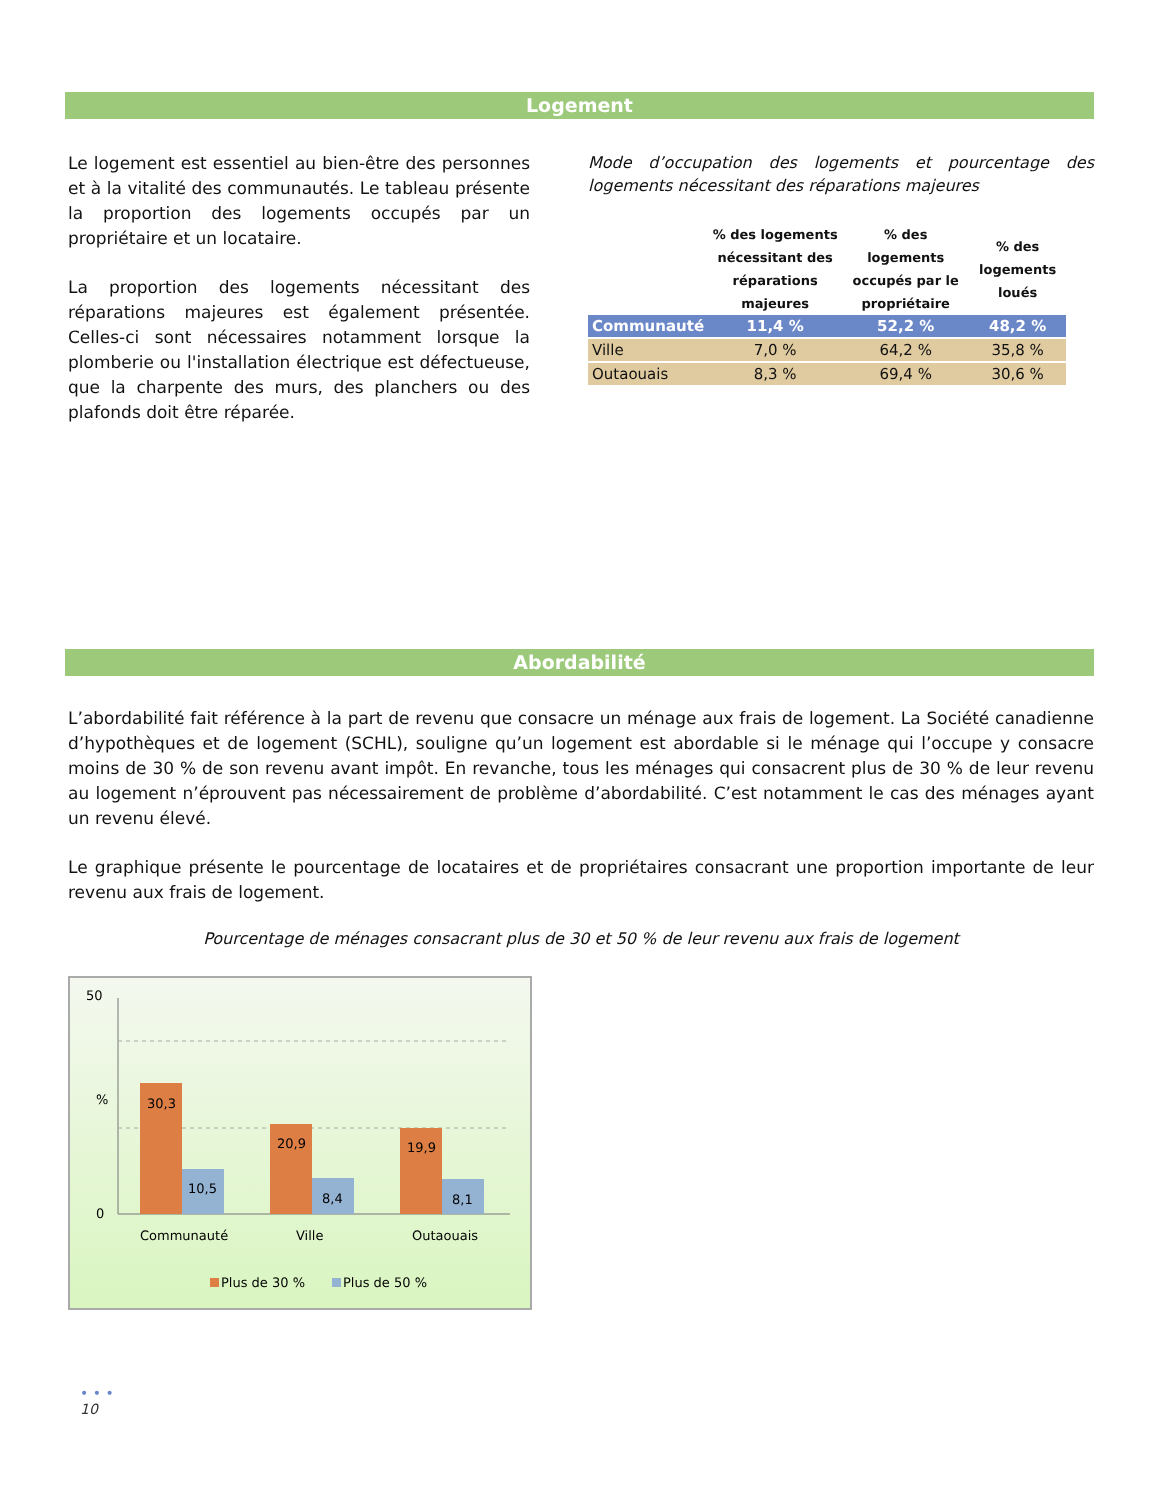Logement
Le logement est essentiel au bien-être des personnes et à la vitalité des communautés. Le tableau présente la proportion des logements occupés par un propriétaire et un locataire.
La proportion des logements nécessitant des réparations majeures est également présentée. Celles-ci sont nécessaires notamment lorsque la plomberie ou l'installation électrique est défectueuse, que la charpente des murs, des planchers ou des plafonds doit être réparée.
Mode d’occupation des logements et pourcentage des logements nécessitant des réparations majeures
| | % des logements nécessitant des réparations majeures | % des logements occupés par le propriétaire | % des logements loués |
| --- | --- | --- | --- |
| Communauté | 11,4 % | 52,2 % | 48,2 % |
| Ville | 7,0 % | 64,2 % | 35,8 % |
| Outaouais | 8,3 % | 69,4 % | 30,6 % |
Abordabilité
L’abordabilité fait référence à la part de revenu que consacre un ménage aux frais de logement. La Société canadienne d’hypothèques et de logement (SCHL), souligne qu’un logement est abordable si le ménage qui l’occupe y consacre moins de 30 % de son revenu avant impôt. En revanche, tous les ménages qui consacrent plus de 30 % de leur revenu au logement n’éprouvent pas nécessairement de problème d’abordabilité. C’est notamment le cas des ménages ayant un revenu élevé.
Le graphique présente le pourcentage de locataires et de propriétaires consacrant une proportion importante de leur revenu aux frais de logement.
Pourcentage de ménages consacrant plus de 30 et 50 % de leur revenu aux frais de logement
50
%
0
30,3
10,5
20,9
8,4
19,9
8,1
Communauté
Ville
Outaouais
Plus de 30 %
Plus de 50 %
• • •
10